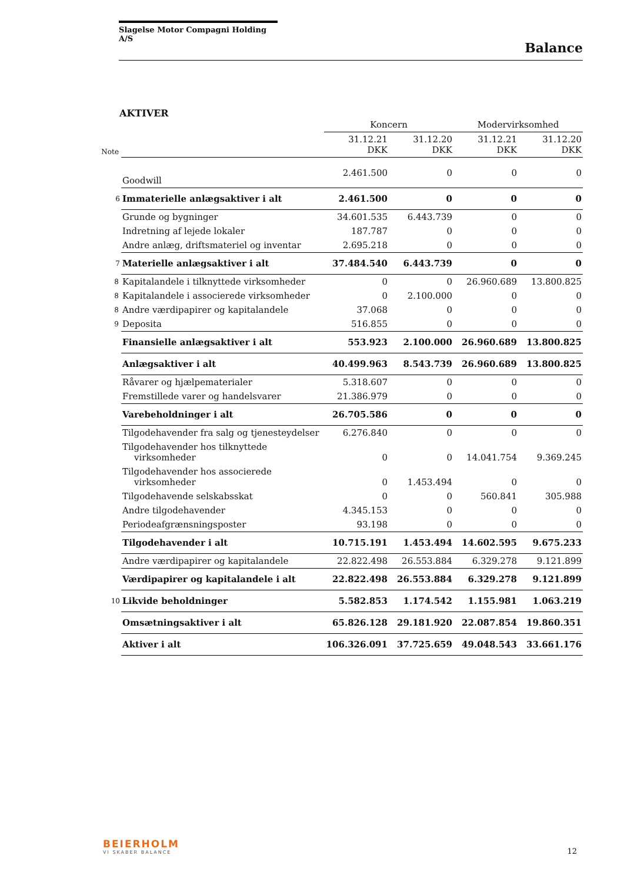Slagelse Motor Compagni Holding A/S
Balance
AKTIVER
| | | Koncern | | Modervirksomhed | |
| --- | --- | --- | --- | --- | --- |
| Note | | 31.12.21 DKK | 31.12.20 DKK | 31.12.21 DKK | 31.12.20 DKK |
| | Goodwill | 2.461.500 | 0 | 0 | 0 |
| 6 | Immaterielle anlægsaktiver i alt | 2.461.500 | 0 | 0 | 0 |
| | Grunde og bygninger | 34.601.535 | 6.443.739 | 0 | 0 |
| | Indretning af lejede lokaler | 187.787 | 0 | 0 | 0 |
| | Andre anlæg, driftsmateriel og inventar | 2.695.218 | 0 | 0 | 0 |
| 7 | Materielle anlægsaktiver i alt | 37.484.540 | 6.443.739 | 0 | 0 |
| 8 | Kapitalandele i tilknyttede virksomheder | 0 | 0 | 26.960.689 | 13.800.825 |
| 8 | Kapitalandele i associerede virksomheder | 0 | 2.100.000 | 0 | 0 |
| 8 | Andre værdipapirer og kapitalandele | 37.068 | 0 | 0 | 0 |
| 9 | Deposita | 516.855 | 0 | 0 | 0 |
| | Finansielle anlægsaktiver i alt | 553.923 | 2.100.000 | 26.960.689 | 13.800.825 |
| | Anlægsaktiver i alt | 40.499.963 | 8.543.739 | 26.960.689 | 13.800.825 |
| | Råvarer og hjælpematerialer | 5.318.607 | 0 | 0 | 0 |
| | Fremstillede varer og handelsvarer | 21.386.979 | 0 | 0 | 0 |
| | Varebeholdninger i alt | 26.705.586 | 0 | 0 | 0 |
| | Tilgodehavender fra salg og tjenesteydelser | 6.276.840 | 0 | 0 | 0 |
| | Tilgodehavender hos tilknyttede virksomheder | 0 | 0 | 14.041.754 | 9.369.245 |
| | Tilgodehavender hos associerede virksomheder | 0 | 1.453.494 | 0 | 0 |
| | Tilgodehavende selskabsskat | 0 | 0 | 560.841 | 305.988 |
| | Andre tilgodehavender | 4.345.153 | 0 | 0 | 0 |
| | Periodeafgrænsningsposter | 93.198 | 0 | 0 | 0 |
| | Tilgodehavender i alt | 10.715.191 | 1.453.494 | 14.602.595 | 9.675.233 |
| | Andre værdipapirer og kapitalandele | 22.822.498 | 26.553.884 | 6.329.278 | 9.121.899 |
| | Værdipapirer og kapitalandele i alt | 22.822.498 | 26.553.884 | 6.329.278 | 9.121.899 |
| 10 | Likvide beholdninger | 5.582.853 | 1.174.542 | 1.155.981 | 1.063.219 |
| | Omsætningsaktiver i alt | 65.826.128 | 29.181.920 | 22.087.854 | 19.860.351 |
| | Aktiver i alt | 106.326.091 | 37.725.659 | 49.048.543 | 33.661.176 |
BEIERHOLM
VI SKABER BALANCE
12